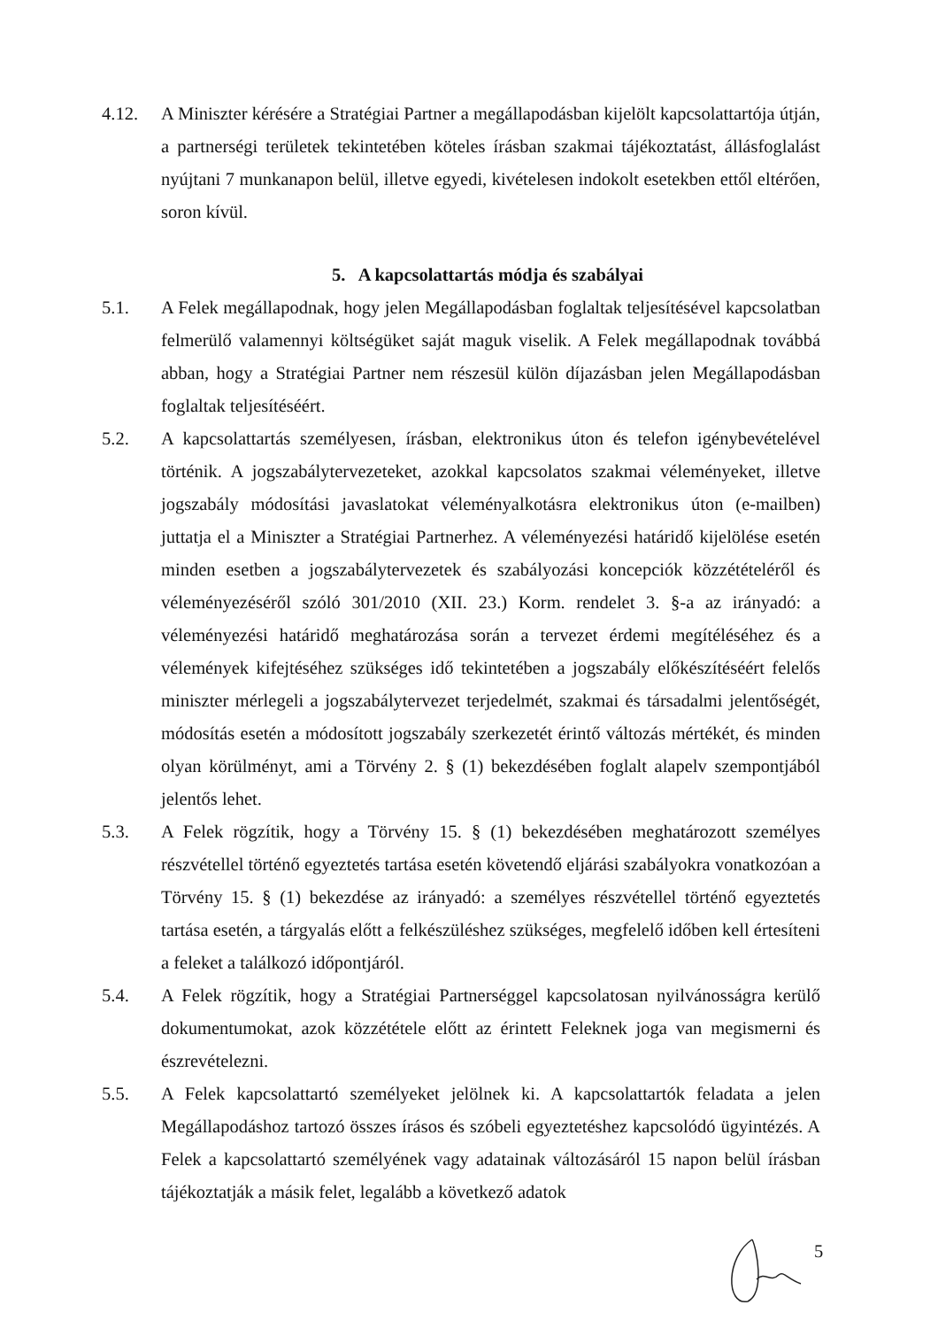4.12. A Miniszter kérésére a Stratégiai Partner a megállapodásban kijelölt kapcsolattartója útján, a partnerségi területek tekintetében köteles írásban szakmai tájékoztatást, állásfoglalást nyújtani 7 munkanapon belül, illetve egyedi, kivételesen indokolt esetekben ettől eltérően, soron kívül.
5. A kapcsolattartás módja és szabályai
5.1. A Felek megállapodnak, hogy jelen Megállapodásban foglaltak teljesítésével kapcsolatban felmerülő valamennyi költségüket saját maguk viselik. A Felek megállapodnak továbbá abban, hogy a Stratégiai Partner nem részesül külön díjazásban jelen Megállapodásban foglaltak teljesítéséért.
5.2. A kapcsolattartás személyesen, írásban, elektronikus úton és telefon igénybevételével történik. A jogszabálytervezeteket, azokkal kapcsolatos szakmai véleményeket, illetve jogszabály módosítási javaslatokat véleményalkotásra elektronikus úton (e-mailben) juttatja el a Miniszter a Stratégiai Partnerhez. A véleményezési határidő kijelölése esetén minden esetben a jogszabálytervezetek és szabályozási koncepciók közzétételéről és véleményezéséről szóló 301/2010 (XII. 23.) Korm. rendelet 3. §-a az irányadó: a véleményezési határidő meghatározása során a tervezet érdemi megítéléséhez és a vélemények kifejtéséhez szükséges idő tekintetében a jogszabály előkészítéséért felelős miniszter mérlegeli a jogszabálytervezet terjedelmét, szakmai és társadalmi jelentőségét, módosítás esetén a módosított jogszabály szerkezetét érintő változás mértékét, és minden olyan körülményt, ami a Törvény 2. § (1) bekezdésében foglalt alapelv szempontjából jelentős lehet.
5.3. A Felek rögzítik, hogy a Törvény 15. § (1) bekezdésében meghatározott személyes részvétellel történő egyeztetés tartása esetén követendő eljárási szabályokra vonatkozóan a Törvény 15. § (1) bekezdése az irányadó: a személyes részvétellel történő egyeztetés tartása esetén, a tárgyalás előtt a felkészüléshez szükséges, megfelelő időben kell értesíteni a feleket a találkozó időpontjáról.
5.4. A Felek rögzítik, hogy a Stratégiai Partnerséggel kapcsolatosan nyilvánosságra kerülő dokumentumokat, azok közzététele előtt az érintett Feleknek joga van megismerni és észrevételezni.
5.5. A Felek kapcsolattartó személyeket jelölnek ki. A kapcsolattartók feladata a jelen Megállapodáshoz tartozó összes írásos és szóbeli egyeztetéshez kapcsolódó ügyintézés. A Felek a kapcsolattartó személyének vagy adatainak változásáról 15 napon belül írásban tájékoztatják a másik felet, legalább a következő adatok
5